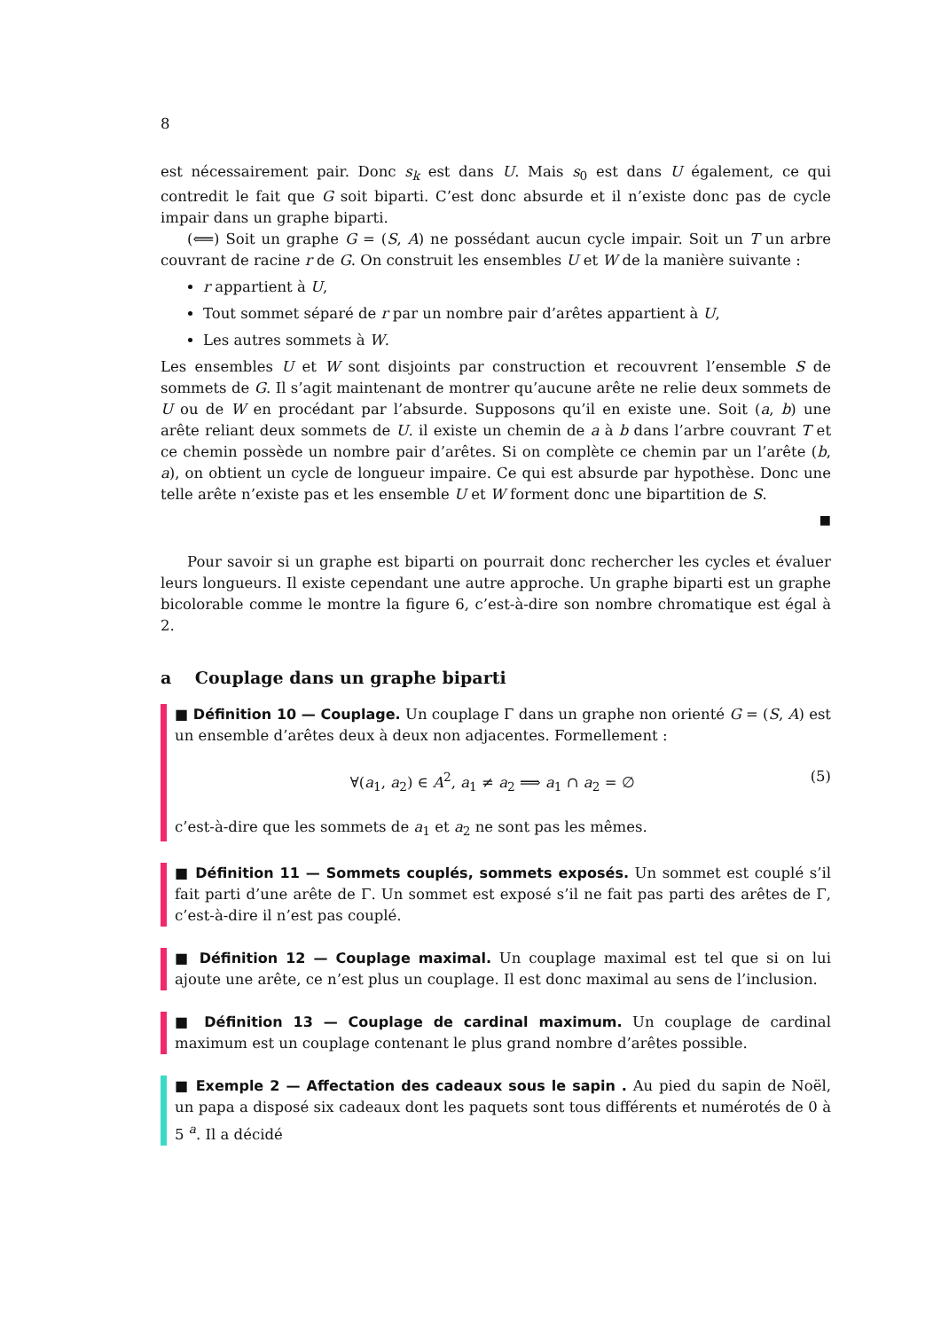8
est nécessairement pair. Donc s<sub>k</sub> est dans U. Mais s<sub>0</sub> est dans U également, ce qui contredit le fait que G soit biparti. C’est donc absurde et il n’existe donc pas de cycle impair dans un graphe biparti.
(⟸) Soit un graphe G = (S, A) ne possédant aucun cycle impair. Soit un T un arbre couvrant de racine r de G. On construit les ensembles U et W de la manière suivante :
r appartient à U,
Tout sommet séparé de r par un nombre pair d’arêtes appartient à U,
Les autres sommets à W.
Les ensembles U et W sont disjoints par construction et recouvrent l’ensemble S de sommets de G. Il s’agit maintenant de montrer qu’aucune arête ne relie deux sommets de U ou de W en procédant par l’absurde. Supposons qu’il en existe une. Soit (a, b) une arête reliant deux sommets de U. il existe un chemin de a à b dans l’arbre couvrant T et ce chemin possède un nombre pair d’arêtes. Si on complète ce chemin par un l’arête (b, a), on obtient un cycle de longueur impaire. Ce qui est absurde par hypothèse. Donc une telle arête n’existe pas et les ensemble U et W forment donc une bipartition de S.
■
Pour savoir si un graphe est biparti on pourrait donc rechercher les cycles et évaluer leurs longueurs. Il existe cependant une autre approche. Un graphe biparti est un graphe bicolorable comme le montre la figure 6, c’est-à-dire son nombre chromatique est égal à 2.
a Couplage dans un graphe biparti
■ Définition 10 — Couplage. Un couplage Γ dans un graphe non orienté G = (S, A) est un ensemble d’arêtes deux à deux non adjacentes. Formellement :
∀(a<sub>1</sub>, a<sub>2</sub>) ∈ A<sup>2</sup>, a<sub>1</sub> ≠ a<sub>2</sub> ⟹ a<sub>1</sub> ∩ a<sub>2</sub> = ∅ (5)
c’est-à-dire que les sommets de a<sub>1</sub> et a<sub>2</sub> ne sont pas les mêmes.
■ Définition 11 — Sommets couplés, sommets exposés. Un sommet est couplé s’il fait parti d’une arête de Γ. Un sommet est exposé s’il ne fait pas parti des arêtes de Γ, c’est-à-dire il n’est pas couplé.
■ Définition 12 — Couplage maximal. Un couplage maximal est tel que si on lui ajoute une arête, ce n’est plus un couplage. Il est donc maximal au sens de l’inclusion.
■ Définition 13 — Couplage de cardinal maximum. Un couplage de cardinal maximum est un couplage contenant le plus grand nombre d’arêtes possible.
■ Exemple 2 — Affectation des cadeaux sous le sapin . Au pied du sapin de Noël, un papa a disposé six cadeaux dont les paquets sont tous différents et numérotés de 0 à 5 <sup>a</sup>. Il a décidé